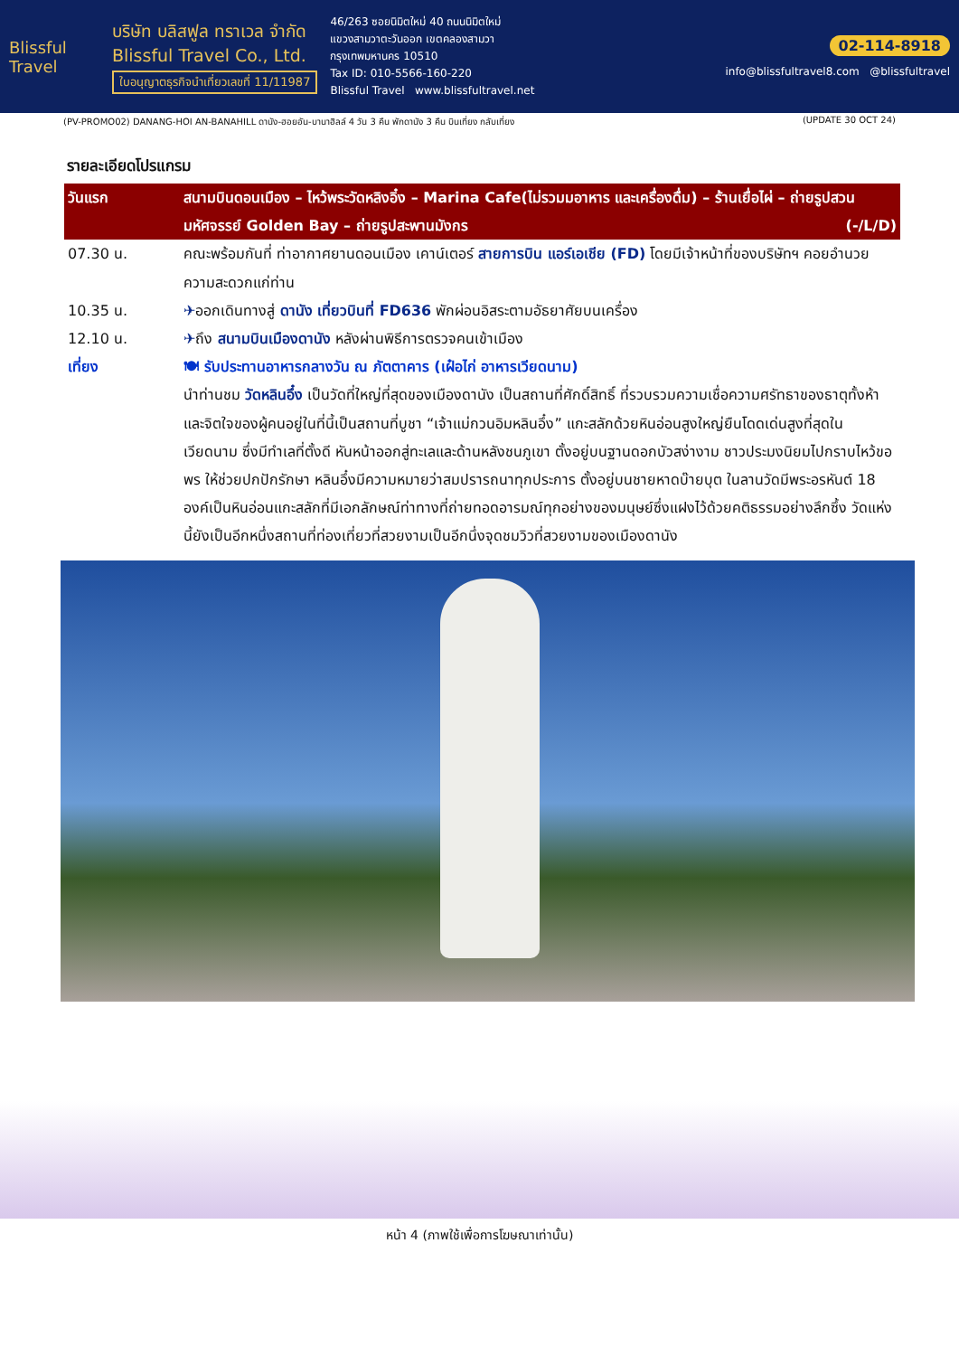Blissful Travel
บริษัท บลิสฟูล ทราเวล จำกัด
Blissful Travel Co., Ltd.
ใบอนุญาตธุรกิจนำเที่ยวเลขที่ 11/11987
46/263 ซอยนิมิตใหม่ 40 ถนนนิมิตใหม่
แขวงสามวาตะวันออก เขตคลองสามวา
กรุงเทพมหานคร 10510
Tax ID: 010-5566-160-220
Blissful Travel www.blissfultravel.net
02-114-8918
info@blissfultravel8.com @blissfultravel
(PV-PROMO02) DANANG-HOI AN-BANAHILL ดานัง-ฮอยอัน-บานาฮิลล์ 4 วัน 3 คืน พักดานัง 3 คืน บินเที่ยง กลับเที่ยง (UPDATE 30 OCT 24)
รายละเอียดโปรแกรม
| วันแรก | สนามบินดอนเมือง – ไหว้พระวัดหลิงอิ๋ง – Marina Cafe(ไม่รวมมอาหาร และเครื่องดื่ม) – ร้านเยื่อไผ่ – ถ่ายรูปสวนมหัศจรรย์ Golden Bay – ถ่ายรูปสะพานมังกร (-/L/D) |
| --- | --- |
| 07.30 น. | คณะพร้อมกันที่ ท่าอากาศยานดอนเมือง เคาน์เตอร์ สายการบิน แอร์เอเชีย (FD) โดยมีเจ้าหน้าที่ของบริษัทฯ คอยอำนวยความสะดวกแก่ท่าน |
| 10.35 น. | ✈ ออกเดินทางสู่ ดานัง เที่ยวบินที่ FD636 พักผ่อนอิสระตามอัธยาศัยบนเครื่อง |
| 12.10 น. | ✈ ถึง สนามบินเมืองดานัง หลังผ่านพิธีการตรวจคนเข้าเมือง |
| เที่ยง | 🍽 รับประทานอาหารกลางวัน ณ ภัตตาคาร (เฝ๋อไก่ อาหารเวียดนาม) นำท่านชม วัดหลินอึ๋ง เป็นวัดที่ใหญ่ที่สุดของเมืองดานัง เป็นสถานที่ศักดิ์สิทธิ์ ที่รวบรวมความเชื่อความศรัทธาของธาตุทั้งห้าและจิตใจของผู้คนอยู่ในที่นี้เป็นสถานที่บูชา “เจ้าแม่กวนอิมหลินอึ๋ง” แกะสลักด้วยหินอ่อนสูงใหญ่ยืนโดดเด่นสูงที่สุดในเวียดนาม ซึ่งมีทำเลที่ตั้งดี หันหน้าออกสู่ทะเลและด้านหลังชนภูเขา ตั้งอยู่บนฐานดอกบัวสง่างาม ชาวประมงนิยมไปกราบไหว้ขอพร ให้ช่วยปกปักรักษา หลินอึ๋งมีความหมายว่าสมปรารถนาทุกประการ ตั้งอยู่บนชายหาดบ๊ายบุต ในลานวัดมีพระอรหันต์ 18 องค์เป็นหินอ่อนแกะสลักที่มีเอกลักษณ์ท่าทางที่ถ่ายทอดอารมณ์ทุกอย่างของมนุษย์ซึ่งแฝงไว้ด้วยคติธรรมอย่างลึกซึ้ง วัดแห่งนี้ยังเป็นอีกหนึ่งสถานที่ท่องเที่ยวที่สวยงามเป็นอีกนึ่งจุดชมวิวที่สวยงามของเมืองดานัง |
หน้า 4 (ภาพใช้เพื่อการโฆษณาเท่านั้น)